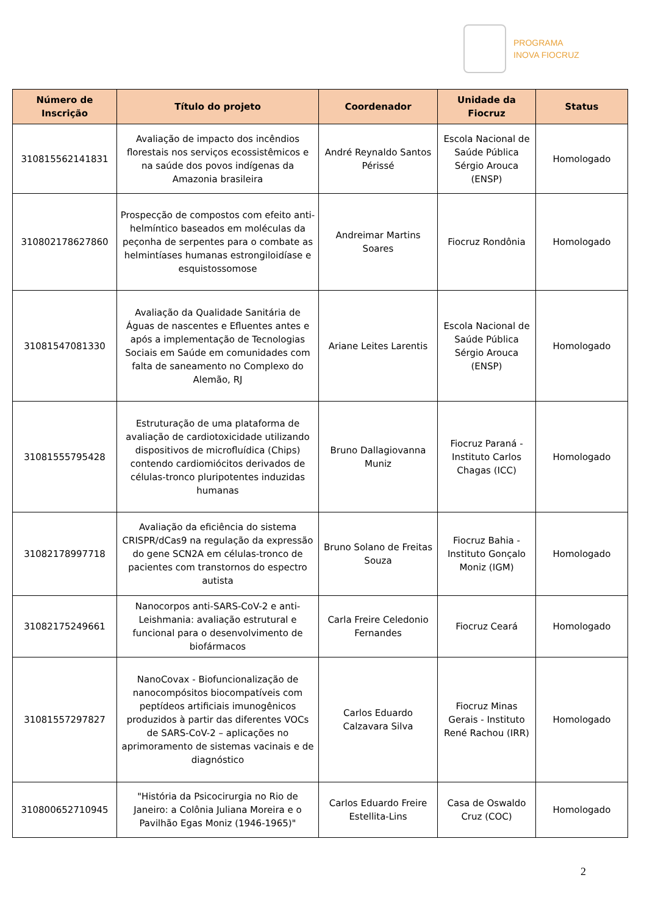PROGRAMA
INOVA FIOCRUZ
| Número de Inscrição | Título do projeto | Coordenador | Unidade da Fiocruz | Status |
| --- | --- | --- | --- | --- |
| 310815562141831 | Avaliação de impacto dos incêndios florestais nos serviços ecossistêmicos e na saúde dos povos indígenas da Amazonia brasileira | André Reynaldo Santos Périssé | Escola Nacional de Saúde Pública Sérgio Arouca (ENSP) | Homologado |
| 310802178627860 | Prospecção de compostos com efeito anti-helmíntico baseados em moléculas da peçonha de serpentes para o combate as helmintíases humanas estrongiloidíase e esquistossomose | Andreimar Martins Soares | Fiocruz Rondônia | Homologado |
| 31081547081330 | Avaliação da Qualidade Sanitária de Águas de nascentes e Efluentes antes e após a implementação de Tecnologias Sociais em Saúde em comunidades com falta de saneamento no Complexo do Alemão, RJ | Ariane Leites Larentis | Escola Nacional de Saúde Pública Sérgio Arouca (ENSP) | Homologado |
| 31081555795428 | Estruturação de uma plataforma de avaliação de cardiotoxicidade utilizando dispositivos de microfluídica (Chips) contendo cardiomiócitos derivados de células-tronco pluripotentes induzidas humanas | Bruno Dallagiovanna Muniz | Fiocruz Paraná - Instituto Carlos Chagas (ICC) | Homologado |
| 31082178997718 | Avaliação da eficiência do sistema CRISPR/dCas9 na regulação da expressão do gene SCN2A em células-tronco de pacientes com transtornos do espectro autista | Bruno Solano de Freitas Souza | Fiocruz Bahia - Instituto Gonçalo Moniz (IGM) | Homologado |
| 31082175249661 | Nanocorpos anti-SARS-CoV-2 e anti-Leishmania: avaliação estrutural e funcional para o desenvolvimento de biofármacos | Carla Freire Celedonio Fernandes | Fiocruz Ceará | Homologado |
| 31081557297827 | NanoCovax - Biofuncionalização de nanocompósitos biocompatíveis com peptídeos artificiais imunogênicos produzidos à partir das diferentes VOCs de SARS-CoV-2 – aplicações no aprimoramento de sistemas vacinais e de diagnóstico | Carlos Eduardo Calzavara Silva | Fiocruz Minas Gerais - Instituto René Rachou (IRR) | Homologado |
| 310800652710945 | "História da Psicocirurgia no Rio de Janeiro: a Colônia Juliana Moreira e o Pavilhão Egas Moniz (1946-1965)" | Carlos Eduardo Freire Estellita-Lins | Casa de Oswaldo Cruz (COC) | Homologado |
2